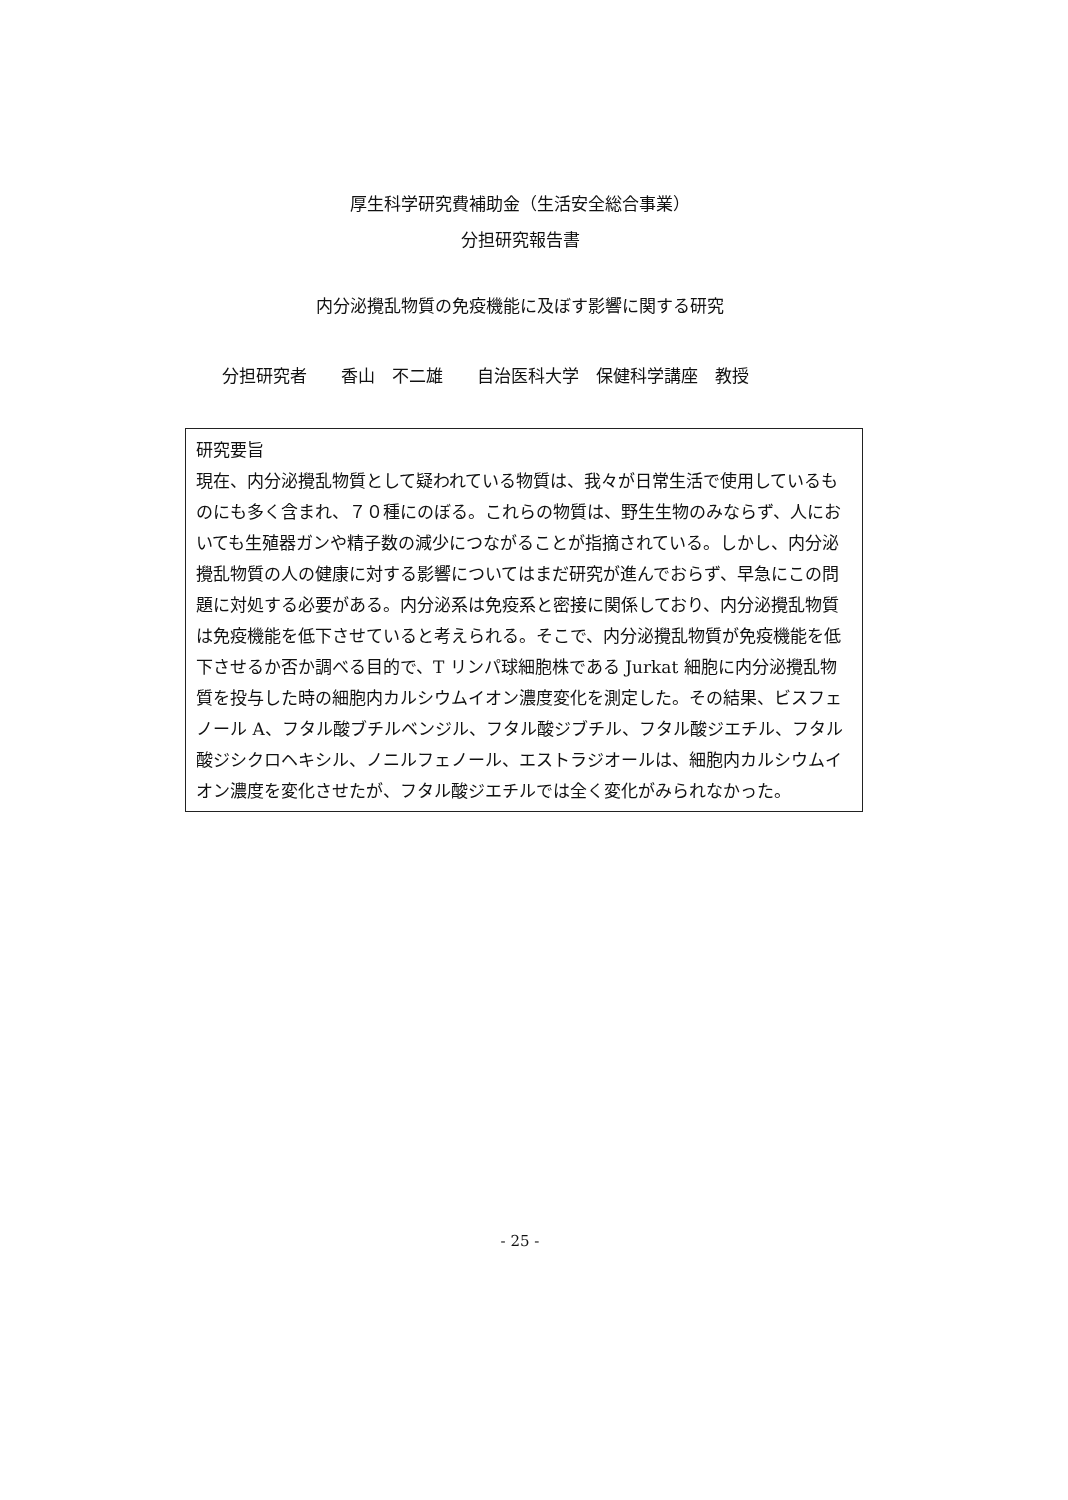厚生科学研究費補助金（生活安全総合事業）
分担研究報告書
内分泌攪乱物質の免疫機能に及ぼす影響に関する研究
分担研究者　　香山　不二雄　　自治医科大学　保健科学講座　教授
研究要旨
現在、内分泌攪乱物質として疑われている物質は、我々が日常生活で使用しているものにも多く含まれ、７０種にのぼる。これらの物質は、野生生物のみならず、人においても生殖器ガンや精子数の減少につながることが指摘されている。しかし、内分泌攪乱物質の人の健康に対する影響についてはまだ研究が進んでおらず、早急にこの問題に対処する必要がある。内分泌系は免疫系と密接に関係しており、内分泌攪乱物質は免疫機能を低下させていると考えられる。そこで、内分泌攪乱物質が免疫機能を低下させるか否か調べる目的で、T リンパ球細胞株である Jurkat 細胞に内分泌攪乱物質を投与した時の細胞内カルシウムイオン濃度変化を測定した。その結果、ビスフェノール A、フタル酸ブチルベンジル、フタル酸ジブチル、フタル酸ジエチル、フタル酸ジシクロヘキシル、ノニルフェノール、エストラジオールは、細胞内カルシウムイオン濃度を変化させたが、フタル酸ジエチルでは全く変化がみられなかった。
- 25 -